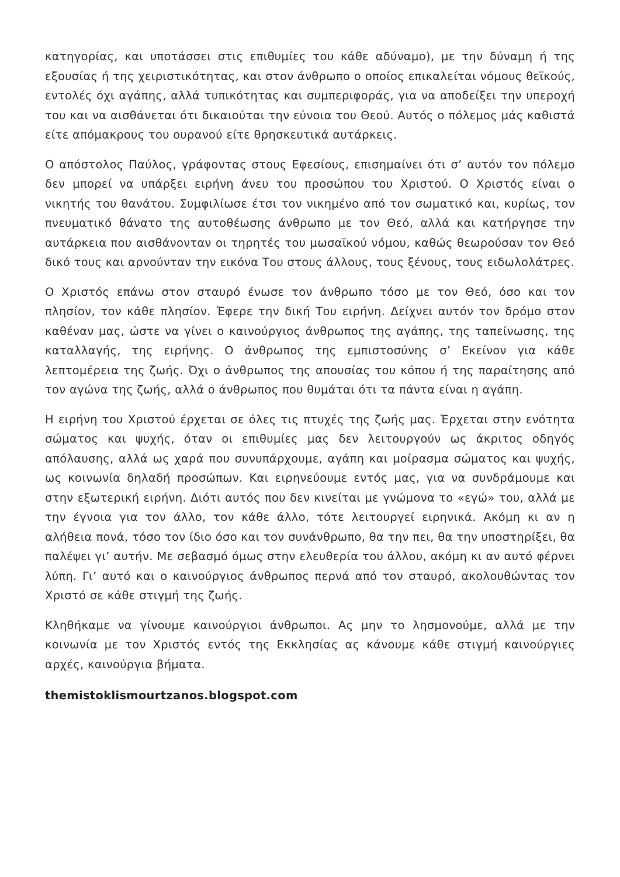κατηγορίας, και υποτάσσει στις επιθυμίες του κάθε αδύναμο), με την δύναμη ή της εξουσίας ή της χειριστικότητας, και στον άνθρωπο ο οποίος επικαλείται νόμους θεϊκούς, εντολές όχι αγάπης, αλλά τυπικότητας και συμπεριφοράς, για να αποδείξει την υπεροχή του και να αισθάνεται ότι δικαιούται την εύνοια του Θεού. Αυτός ο πόλεμος μάς καθιστά είτε απόμακρους του ουρανού είτε θρησκευτικά αυτάρκεις.
Ο απόστολος Παύλος, γράφοντας στους Εφεσίους, επισημαίνει ότι σ’ αυτόν τον πόλεμο δεν μπορεί να υπάρξει ειρήνη άνευ του προσώπου του Χριστού. Ο Χριστός είναι ο νικητής του θανάτου. Συμφιλίωσε έτσι τον νικημένο από τον σωματικό και, κυρίως, τον πνευματικό θάνατο της αυτοθέωσης άνθρωπο με τον Θεό, αλλά και κατήργησε την αυτάρκεια που αισθάνονταν οι τηρητές του μωσαϊκού νόμου, καθώς θεωρούσαν τον Θεό δικό τους και αρνούνταν την εικόνα Του στους άλλους, τους ξένους, τους ειδωλολάτρες.
Ο Χριστός επάνω στον σταυρό ένωσε τον άνθρωπο τόσο με τον Θεό, όσο και τον πλησίον, τον κάθε πλησίον. Έφερε την δική Του ειρήνη. Δείχνει αυτόν τον δρόμο στον καθέναν μας, ώστε να γίνει ο καινούργιος άνθρωπος της αγάπης, της ταπείνωσης, της καταλλαγής, της ειρήνης. Ο άνθρωπος της εμπιστοσύνης σ’ Εκείνον για κάθε λεπτομέρεια της ζωής. Όχι ο άνθρωπος της απουσίας του κόπου ή της παραίτησης από τον αγώνα της ζωής, αλλά ο άνθρωπος που θυμάται ότι τα πάντα είναι η αγάπη.
Η ειρήνη του Χριστού έρχεται σε όλες τις πτυχές της ζωής μας. Έρχεται στην ενότητα σώματος και ψυχής, όταν οι επιθυμίες μας δεν λειτουργούν ως άκριτος οδηγός απόλαυσης, αλλά ως χαρά που συνυπάρχουμε, αγάπη και μοίρασμα σώματος και ψυχής, ως κοινωνία δηλαδή προσώπων. Και ειρηνεύουμε εντός μας, για να συνδράμουμε και στην εξωτερική ειρήνη. Διότι αυτός που δεν κινείται με γνώμονα το «εγώ» του, αλλά με την έγνοια για τον άλλο, τον κάθε άλλο, τότε λειτουργεί ειρηνικά. Ακόμη κι αν η αλήθεια πονά, τόσο τον ίδιο όσο και τον συνάνθρωπο, θα την πει, θα την υποστηρίξει, θα παλέψει γι’ αυτήν. Με σεβασμό όμως στην ελευθερία του άλλου, ακόμη κι αν αυτό φέρνει λύπη. Γι’ αυτό και ο καινούργιος άνθρωπος περνά από τον σταυρό, ακολουθώντας τον Χριστό σε κάθε στιγμή της ζωής.
Κληθήκαμε να γίνουμε καινούργιοι άνθρωποι. Ας μην το λησμονούμε, αλλά με την κοινωνία με τον Χριστός εντός της Εκκλησίας ας κάνουμε κάθε στιγμή καινούργιες αρχές, καινούργια βήματα.
themistoklismourtzanos.blogspot.com